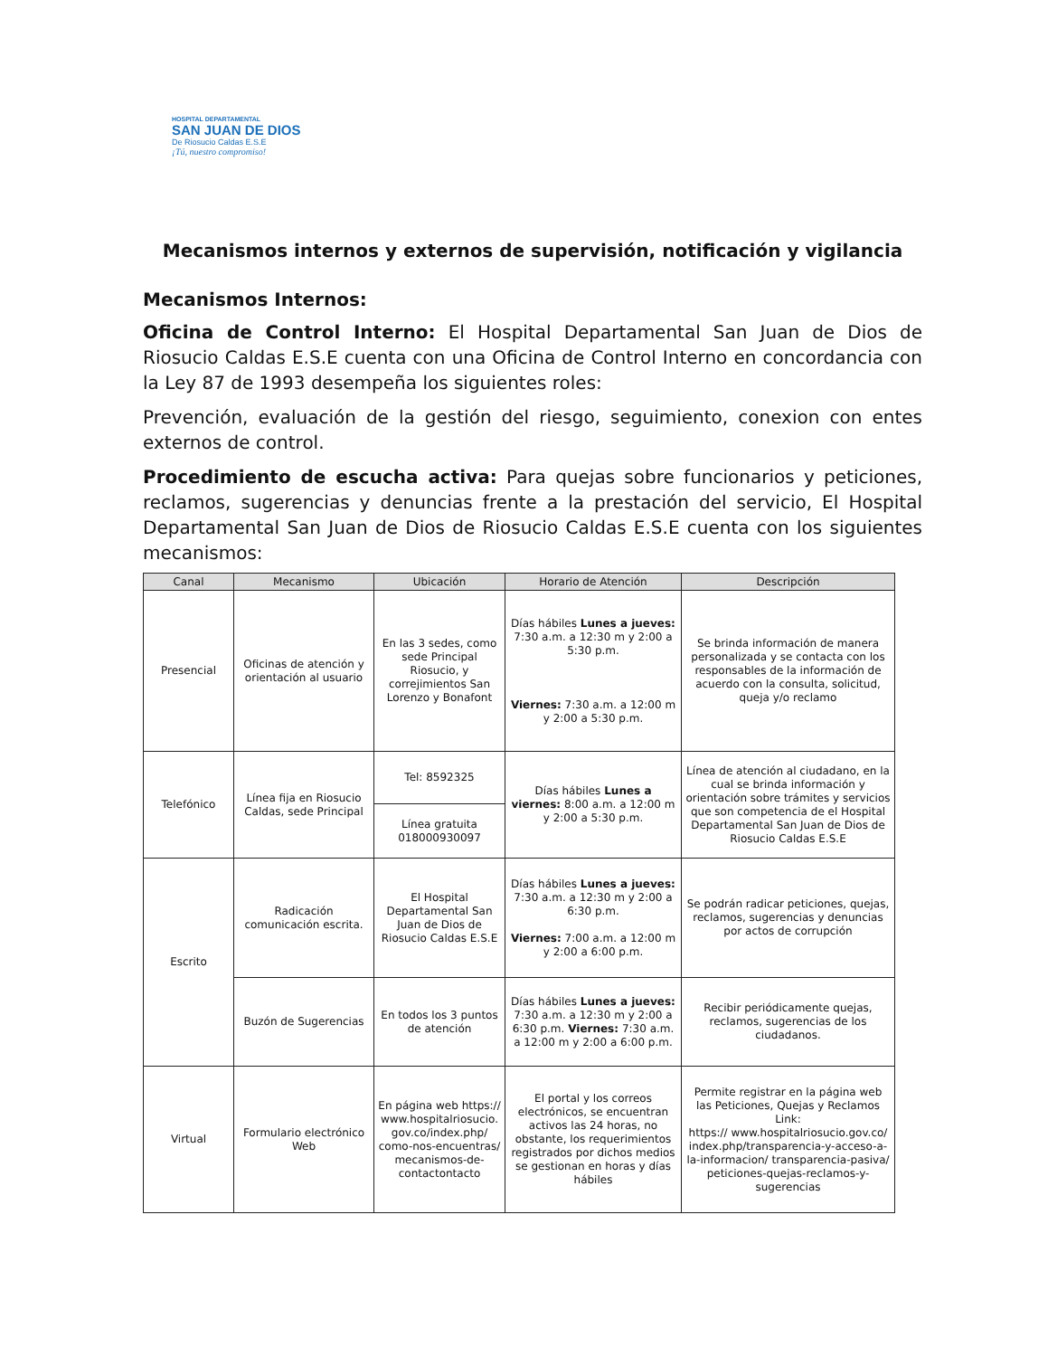HOSPITAL DEPARTAMENTAL
SAN JUAN DE DIOS
De Riosucio Caldas E.S.E
¡Tú, nuestro compromiso!
Mecanismos internos y externos de supervisión, notificación y vigilancia
Mecanismos Internos:
Oficina de Control Interno: El Hospital Departamental San Juan de Dios de Riosucio Caldas E.S.E cuenta con una Oficina de Control Interno en concordancia con la Ley 87 de 1993 desempeña los siguientes roles:
Prevención, evaluación de la gestión del riesgo, seguimiento, conexion con entes externos de control.
Procedimiento de escucha activa: Para quejas sobre funcionarios y peticiones, reclamos, sugerencias y denuncias frente a la prestación del servicio, El Hospital Departamental San Juan de Dios de Riosucio Caldas E.S.E cuenta con los siguientes mecanismos:
| Canal | Mecanismo | Ubicación | Horario de Atención | Descripción |
| --- | --- | --- | --- | --- |
| Presencial | Oficinas de atención y orientación al usuario | En las 3 sedes, como sede Principal Riosucio, y correjimientos San Lorenzo y Bonafont | Días hábiles Lunes a jueves: 7:30 a.m. a 12:30 m y 2:00 a 5:30 p.m. Viernes: 7:30 a.m. a 12:00 m y 2:00 a 5:30 p.m. | Se brinda información de manera personalizada y se contacta con los responsables de la información de acuerdo con la consulta, solicitud, queja y/o reclamo |
| Telefónico | Línea fija en Riosucio Caldas, sede Principal | Tel: 8592325 | Días hábiles Lunes a viernes: 8:00 a.m. a 12:00 m y 2:00 a 5:30 p.m. | Línea de atención al ciudadano, en la cual se brinda información y orientación sobre trámites y servicios que son competencia de el Hospital Departamental San Juan de Dios de Riosucio Caldas E.S.E |
| | | Línea gratuita 018000930097 | | |
| Escrito | Radicación comunicación escrita. | El Hospital Departamental San Juan de Dios de Riosucio Caldas E.S.E | Días hábiles Lunes a jueves: 7:30 a.m. a 12:30 m y 2:00 a 6:30 p.m. Viernes: 7:00 a.m. a 12:00 m y 2:00 a 6:00 p.m. | Se podrán radicar peticiones, quejas, reclamos, sugerencias y denuncias por actos de corrupción |
| | Buzón de Sugerencias | En todos los 3 puntos de atención | Días hábiles Lunes a jueves: 7:30 a.m. a 12:30 m y 2:00 a 6:30 p.m. Viernes: 7:30 a.m. a 12:00 m y 2:00 a 6:00 p.m. | Recibir periódicamente quejas, reclamos, sugerencias de los ciudadanos. |
| Virtual | Formulario electrónico Web | En página web https:// www.hospitalriosucio. gov.co/index.php/ como-nos-encuentras/ mecanismos-de-contactontacto | El portal y los correos electrónicos, se encuentran activos las 24 horas, no obstante, los requerimientos registrados por dichos medios se gestionan en horas y días hábiles | Permite registrar en la página web las Peticiones, Quejas y Reclamos Link: https:// www.hospitalriosucio.gov.co/ index.php/transparencia-y-acceso-a-la-informacion/ transparencia-pasiva/ peticiones-quejas-reclamos-y-sugerencias |